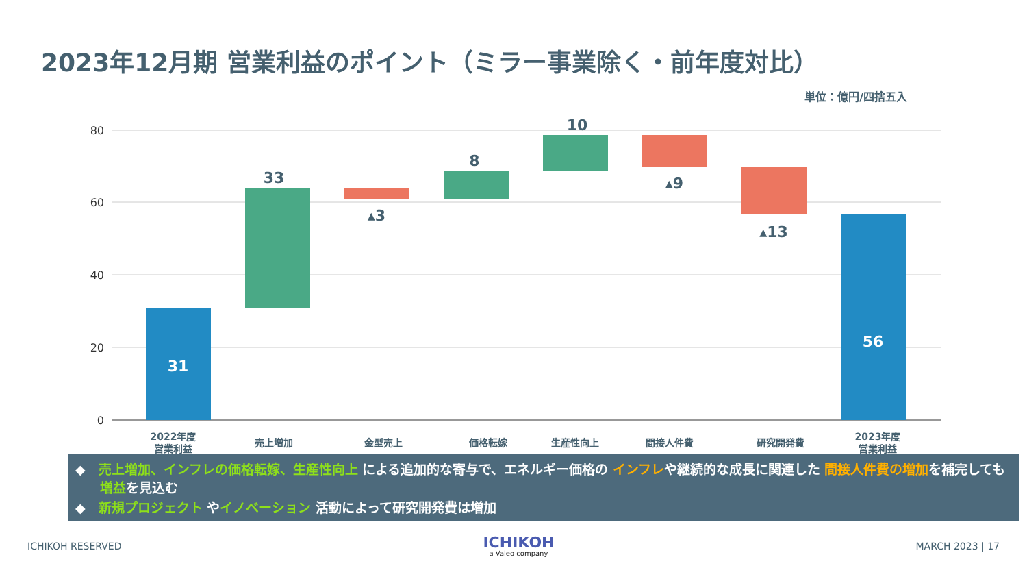2023年12月期 営業利益のポイント（ミラー事業除く・前年度対比）
単位：億円/四捨五入
80
60
40
20
0
31
33
▴3
8
10
▴9
▴13
56
2022年度
営業利益
売上増加
金型売上
価格転嫁
生産性向上
間接人件費
研究開発費
2023年度
営業利益
◆　売上増加、インフレの価格転嫁、生産性向上 による追加的な寄与で、エネルギー価格の インフレや継続的な成長に関連した 間接人件費の増加を補完しても 増益を見込む
◆　新規プロジェクト やイノベーション 活動によって研究開発費は増加
ICHIKOH RESERVED
ICHIKOH
a Valeo company
MARCH 2023 | 17